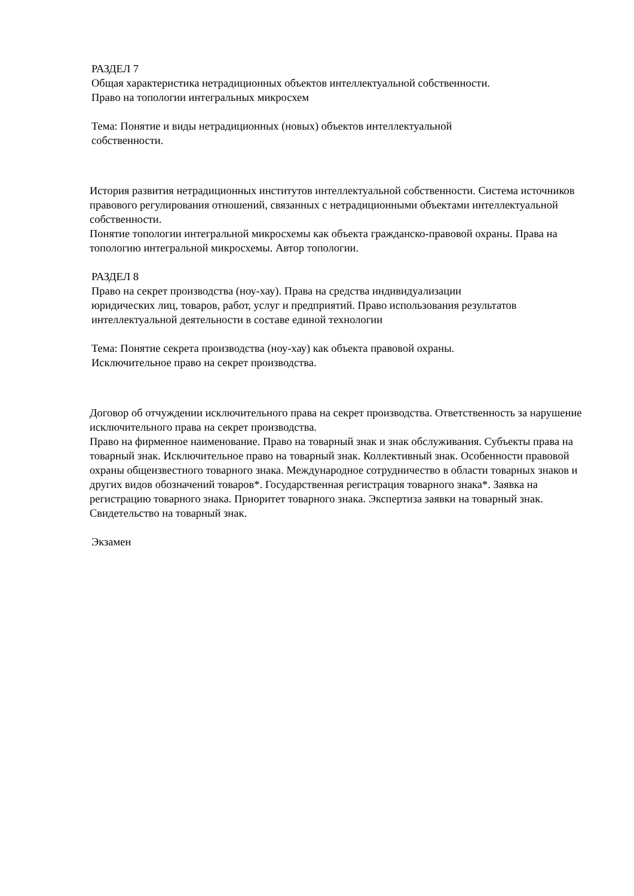РАЗДЕЛ 7
Общая характеристика нетрадиционных объектов интеллектуальной собственности.
Право на топологии интегральных микросхем
Тема: Понятие и виды нетрадиционных (новых) объектов интеллектуальной
собственности.
История развития нетрадиционных институтов интеллектуальной собственности. Система источников правового регулирования отношений, связанных с нетрадиционными объектами интеллектуальной собственности.
Понятие топологии интегральной микросхемы как объекта гражданско-правовой охраны. Права на топологию интегральной микросхемы. Автор топологии.
РАЗДЕЛ 8
Право на секрет производства (ноу-хау). Права на средства индивидуализации
юридических лиц, товаров, работ, услуг и предприятий. Право использования результатов интеллектуальной деятельности в составе единой технологии
Тема: Понятие секрета производства (ноу-хау) как объекта правовой охраны.
Исключительное право на секрет производства.
Договор об отчуждении исключительного права на секрет производства. Ответственность за нарушение исключительного права на секрет производства.
Право на фирменное наименование. Право на товарный знак и знак обслуживания. Субъекты права на товарный знак. Исключительное право на товарный знак. Коллективный знак. Особенности правовой охраны общеизвестного товарного знака. Международное сотрудничество в области товарных знаков и других видов обозначений товаров*. Государственная регистрация товарного знака*. Заявка на регистрацию товарного знака. Приоритет товарного знака. Экспертиза заявки на товарный знак. Свидетельство на товарный знак.
Экзамен